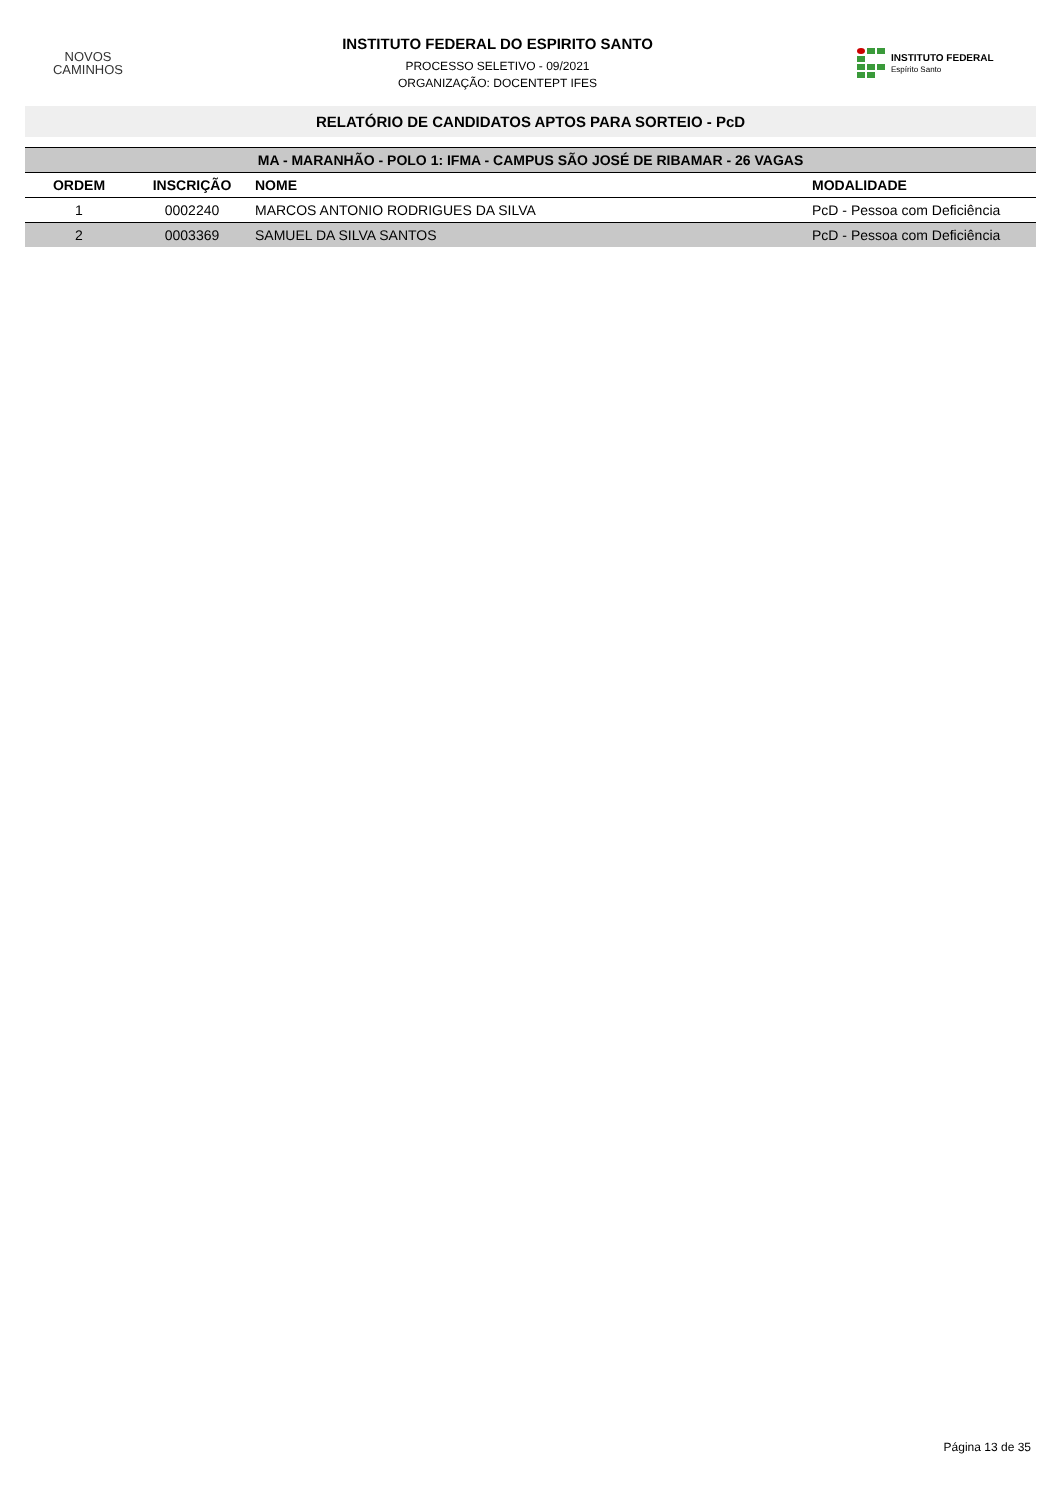NOVOS
CAMINHOS
INSTITUTO FEDERAL DO ESPIRITO SANTO
PROCESSO SELETIVO - 09/2021
ORGANIZAÇÃO: DOCENTEPT IFES
INSTITUTO FEDERAL
Espírito Santo
RELATÓRIO DE CANDIDATOS APTOS PARA SORTEIO - PcD
| MA - MARANHÃO - POLO 1: IFMA - CAMPUS SÃO JOSÉ DE RIBAMAR - 26 VAGAS | | | |
| --- | --- | --- | --- |
| ORDEM | INSCRIÇÃO | NOME | MODALIDADE |
| 1 | 0002240 | MARCOS ANTONIO RODRIGUES DA SILVA | PcD - Pessoa com Deficiência |
| 2 | 0003369 | SAMUEL DA SILVA SANTOS | PcD - Pessoa com Deficiência |
Página 13 de 35